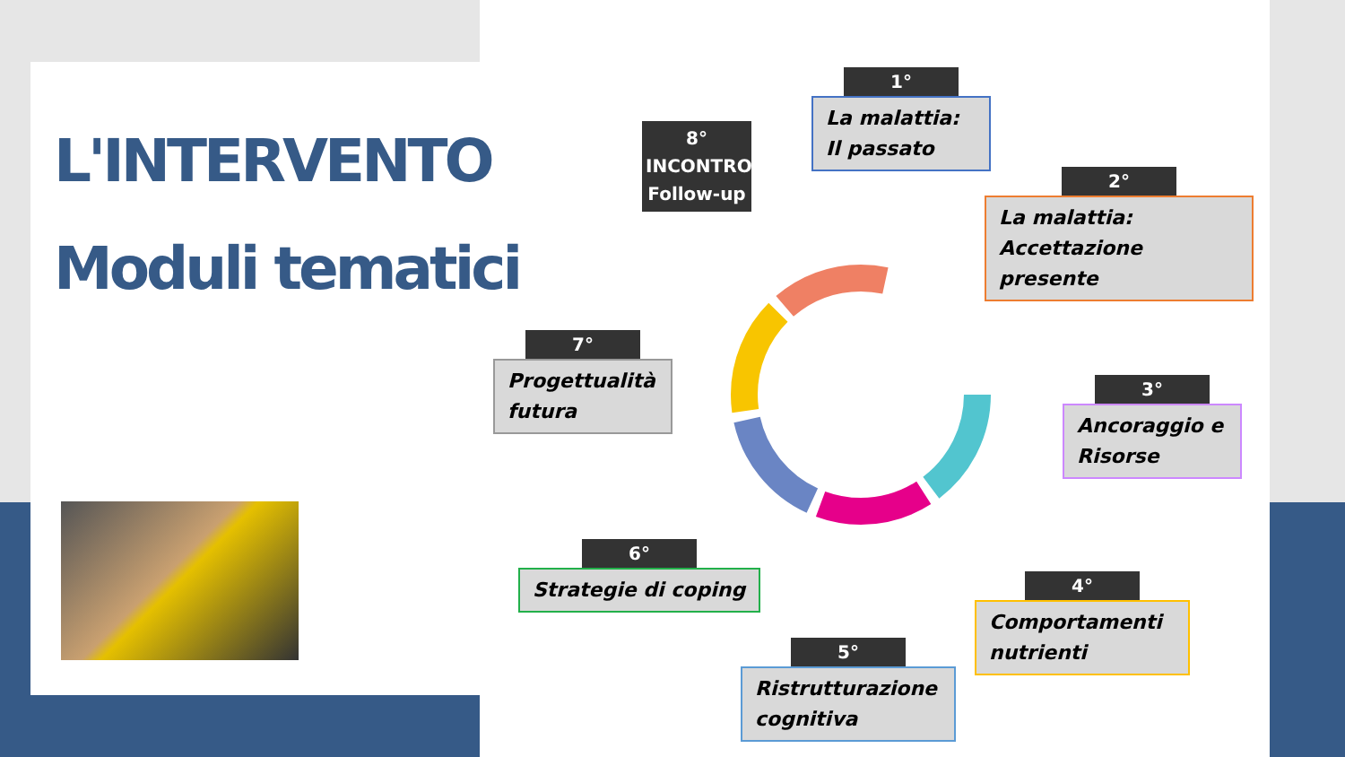L'INTERVENTO
Moduli tematici
1°
La malattia:
Il passato
2°
La malattia:
Accettazione presente
3°
Ancoraggio e
Risorse
4°
Comportamenti
nutrienti
5°
Ristrutturazione
cognitiva
6°
Strategie di coping
7°
Progettualità
futura
8°
INCONTRO
Follow-up